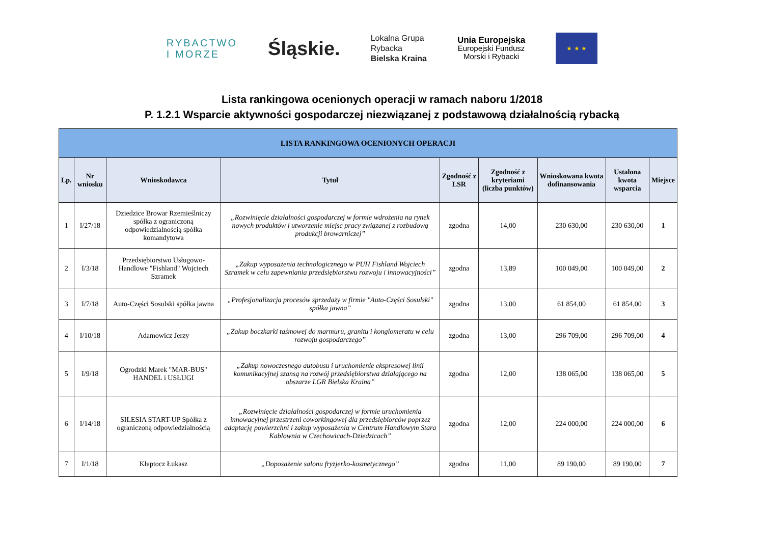RYBACTWO
I MORZE
Śląskie.
Lokalna Grupa
Rybacka
Bielska Kraina
Unia Europejska
Europejski Fundusz
Morski i Rybacki
★ ★ ★
Lista rankingowa ocenionych operacji w ramach naboru 1/2018
P. 1.2.1 Wsparcie aktywności gospodarczej niezwiązanej z podstawową działalnością rybacką
| LISTA RANKINGOWA OCENIONYCH OPERACJI | | | | | | | | |
| --- | --- | --- | --- | --- | --- | --- | --- | --- |
| Lp. | Nr wniosku | Wnioskodawca | Tytuł | Zgodność z LSR | Zgodność z kryteriami (liczba punktów) | Wnioskowana kwota dofinansowania | Ustalona kwota wsparcia | Miejsce |
| 1 | I/27/18 | Dziedzice Browar Rzemieślniczy spółka z ograniczoną odpowiedzialnością spółka komandytowa | „Rozwinięcie działalności gospodarczej w formie wdrożenia na rynek nowych produktów i utworzenie miejsc pracy związanej z rozbudową produkcji browarniczej” | zgodna | 14,00 | 230 630,00 | 230 630,00 | 1 |
| 2 | I/3/18 | Przedsiębiorstwo Usługowo-Handlowe "Fishland" Wojciech Szramek | „Zakup wyposażenia technologicznego w PUH Fishland Wojciech Szramek w celu zapewniania przedsiębiorstwu rozwoju i innowacyjności” | zgodna | 13,89 | 100 049,00 | 100 049,00 | 2 |
| 3 | I/7/18 | Auto-Części Sosulski spółka jawna | „Profesjonalizacja procesów sprzedaży w firmie "Auto-Części Sosulski" spółka jawna” | zgodna | 13,00 | 61 854,00 | 61 854,00 | 3 |
| 4 | I/10/18 | Adamowicz Jerzy | „Zakup boczkarki taśmowej do marmuru, granitu i konglomeratu w celu rozwoju gospodarczego” | zgodna | 13,00 | 296 709,00 | 296 709,00 | 4 |
| 5 | I/9/18 | Ogrodzki Marek "MAR-BUS" HANDEL i USŁUGI | „Zakup nowoczesnego autobusu i uruchomienie ekspresowej linii komunikacyjnej szansą na rozwój przedsiębiorstwa działającego na obszarze LGR Bielska Kraina” | zgodna | 12,00 | 138 065,00 | 138 065,00 | 5 |
| 6 | I/14/18 | SILESIA START-UP Spółka z ograniczoną odpowiedzialnością | „Rozwinięcie działalności gospodarczej w formie uruchomienia innowacyjnej przestrzeni coworkingowej dla przedsiębiorców poprzez adaptację powierzchni i zakup wyposażenia w Centrum Handlowym Stara Kablownia w Czechowicach-Dziedzicach” | zgodna | 12,00 | 224 000,00 | 224 000,00 | 6 |
| 7 | I/1/18 | Kłaptocz Łukasz | „Doposażenie salonu fryzjerko-kosmetycznego” | zgodna | 11,00 | 89 190,00 | 89 190,00 | 7 |